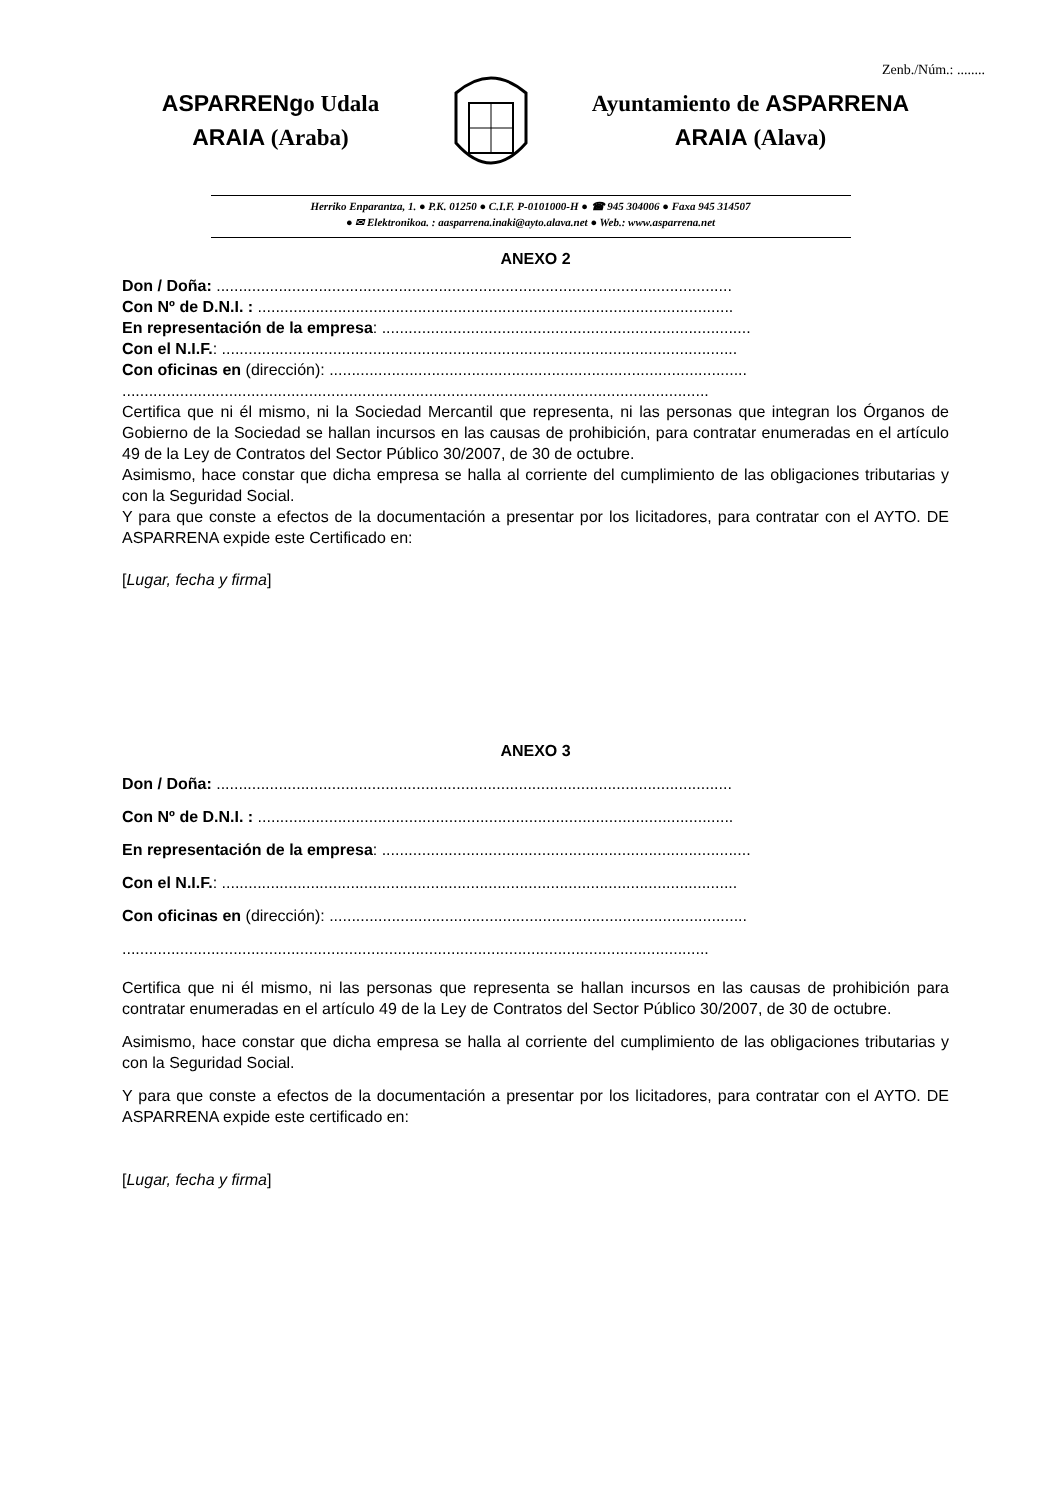Zenb./Núm.: ........
ASPARRENgo Udala
ARAIA (Araba)
Ayuntamiento de ASPARRENA
ARAIA (Alava)
Herriko Enparantza, 1. ● P.K. 01250 ● C.I.F. P-0101000-H ● ☎ 945 304006 ● Faxa 945 314507
● ✉ Elektronikoa. : aasparrena.inaki@ayto.alava.net ● Web.: www.asparrena.net
ANEXO 2
Don / Doña: ....................................................................................................................
Con Nº de D.N.I. : ...........................................................................................................
En representación de la empresa: ...................................................................................
Con el N.I.F.: ....................................................................................................................
Con oficinas en (dirección): ..............................................................................................
....................................................................................................................................
Certifica que ni él mismo, ni la Sociedad Mercantil que representa, ni las personas que integran los Órganos de Gobierno de la Sociedad se hallan incursos en las causas de prohibición, para contratar enumeradas en el artículo 49 de la Ley de Contratos del Sector Público 30/2007, de 30 de octubre.
Asimismo, hace constar que dicha empresa se halla al corriente del cumplimiento de las obligaciones tributarias y con la Seguridad Social.
Y para que conste a efectos de la documentación a presentar por los licitadores, para contratar con el AYTO. DE ASPARRENA expide este Certificado en:
[Lugar, fecha y firma]
ANEXO 3
Don / Doña: ....................................................................................................................
Con Nº de D.N.I. : ...........................................................................................................
En representación de la empresa: ...................................................................................
Con el N.I.F.: ....................................................................................................................
Con oficinas en (dirección): ..............................................................................................
....................................................................................................................................
Certifica que ni él mismo, ni las personas que representa se hallan incursos en las causas de prohibición para contratar enumeradas en el artículo 49 de la Ley de Contratos del Sector Público 30/2007, de 30 de octubre.
Asimismo, hace constar que dicha empresa se halla al corriente del cumplimiento de las obligaciones tributarias y con la Seguridad Social.
Y para que conste a efectos de la documentación a presentar por los licitadores, para contratar con el AYTO. DE ASPARRENA expide este certificado en:
[Lugar, fecha y firma]